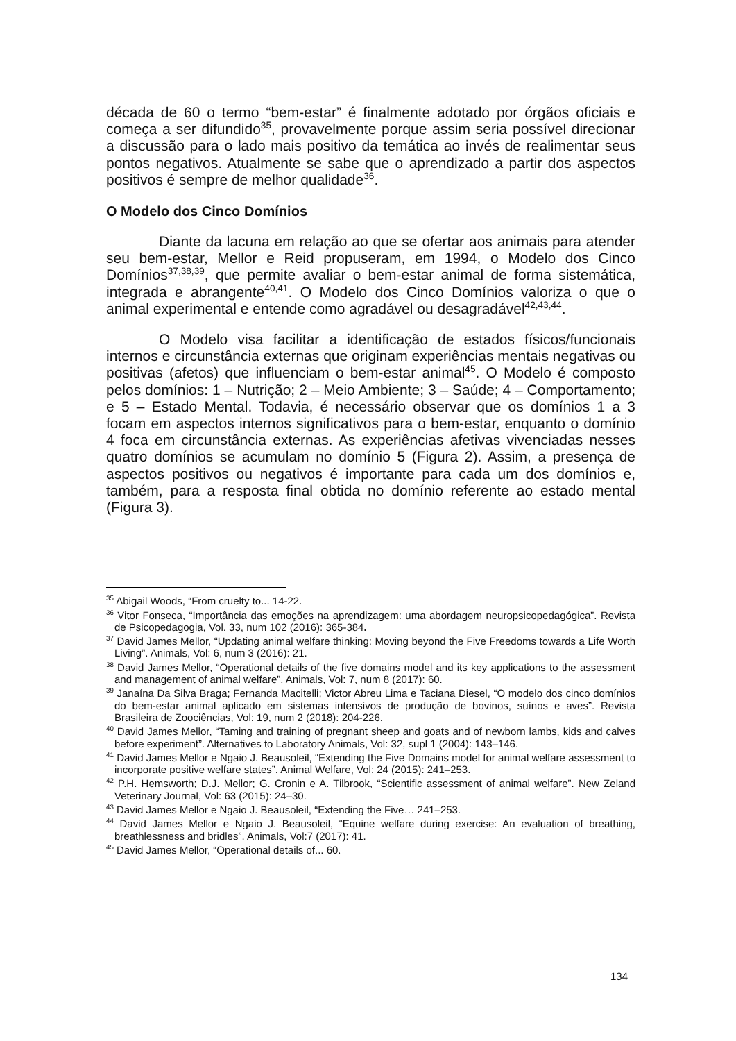década de 60 o termo “bem-estar” é finalmente adotado por órgãos oficiais e começa a ser difundido<sup>35</sup>, provavelmente porque assim seria possível direcionar a discussão para o lado mais positivo da temática ao invés de realimentar seus pontos negativos. Atualmente se sabe que o aprendizado a partir dos aspectos positivos é sempre de melhor qualidade<sup>36</sup>.
O Modelo dos Cinco Domínios
Diante da lacuna em relação ao que se ofertar aos animais para atender seu bem-estar, Mellor e Reid propuseram, em 1994, o Modelo dos Cinco Domínios<sup>37,38,39</sup>, que permite avaliar o bem-estar animal de forma sistemática, integrada e abrangente<sup>40,41</sup>. O Modelo dos Cinco Domínios valoriza o que o animal experimental e entende como agradável ou desagradável<sup>42,43,44</sup>.
O Modelo visa facilitar a identificação de estados físicos/funcionais internos e circunstância externas que originam experiências mentais negativas ou positivas (afetos) que influenciam o bem-estar animal<sup>45</sup>. O Modelo é composto pelos domínios: 1 – Nutrição; 2 – Meio Ambiente; 3 – Saúde; 4 – Comportamento; e 5 – Estado Mental. Todavia, é necessário observar que os domínios 1 a 3 focam em aspectos internos significativos para o bem-estar, enquanto o domínio 4 foca em circunstância externas. As experiências afetivas vivenciadas nesses quatro domínios se acumulam no domínio 5 (Figura 2). Assim, a presença de aspectos positivos ou negativos é importante para cada um dos domínios e, também, para a resposta final obtida no domínio referente ao estado mental (Figura 3).
<sup>35</sup> Abigail Woods, “From cruelty to... 14-22.
<sup>36</sup> Vitor Fonseca, “Importância das emoções na aprendizagem: uma abordagem neuropsicopedagógica”. Revista de Psicopedagogia, Vol. 33, num 102 (2016): 365-384.
<sup>37</sup> David James Mellor, “Updating animal welfare thinking: Moving beyond the Five Freedoms towards a Life Worth Living”. Animals, Vol: 6, num 3 (2016): 21.
<sup>38</sup> David James Mellor, “Operational details of the five domains model and its key applications to the assessment and management of animal welfare”. Animals, Vol: 7, num 8 (2017): 60.
<sup>39</sup> Janaína Da Silva Braga; Fernanda Macitelli; Victor Abreu Lima e Taciana Diesel, “O modelo dos cinco domínios do bem-estar animal aplicado em sistemas intensivos de produção de bovinos, suínos e aves”. Revista Brasileira de Zoociências, Vol: 19, num 2 (2018): 204-226.
<sup>40</sup> David James Mellor, “Taming and training of pregnant sheep and goats and of newborn lambs, kids and calves before experiment”. Alternatives to Laboratory Animals, Vol: 32, supl 1 (2004): 143–146.
<sup>41</sup> David James Mellor e Ngaio J. Beausoleil, “Extending the Five Domains model for animal welfare assessment to incorporate positive welfare states”. Animal Welfare, Vol: 24 (2015): 241–253.
<sup>42</sup> P.H. Hemsworth; D.J. Mellor; G. Cronin e A. Tilbrook, “Scientific assessment of animal welfare”. New Zeland Veterinary Journal, Vol: 63 (2015): 24–30.
<sup>43</sup> David James Mellor e Ngaio J. Beausoleil, “Extending the Five… 241–253.
<sup>44</sup> David James Mellor e Ngaio J. Beausoleil, “Equine welfare during exercise: An evaluation of breathing, breathlessness and bridles”. Animals, Vol:7 (2017): 41.
<sup>45</sup> David James Mellor, “Operational details of... 60.
134